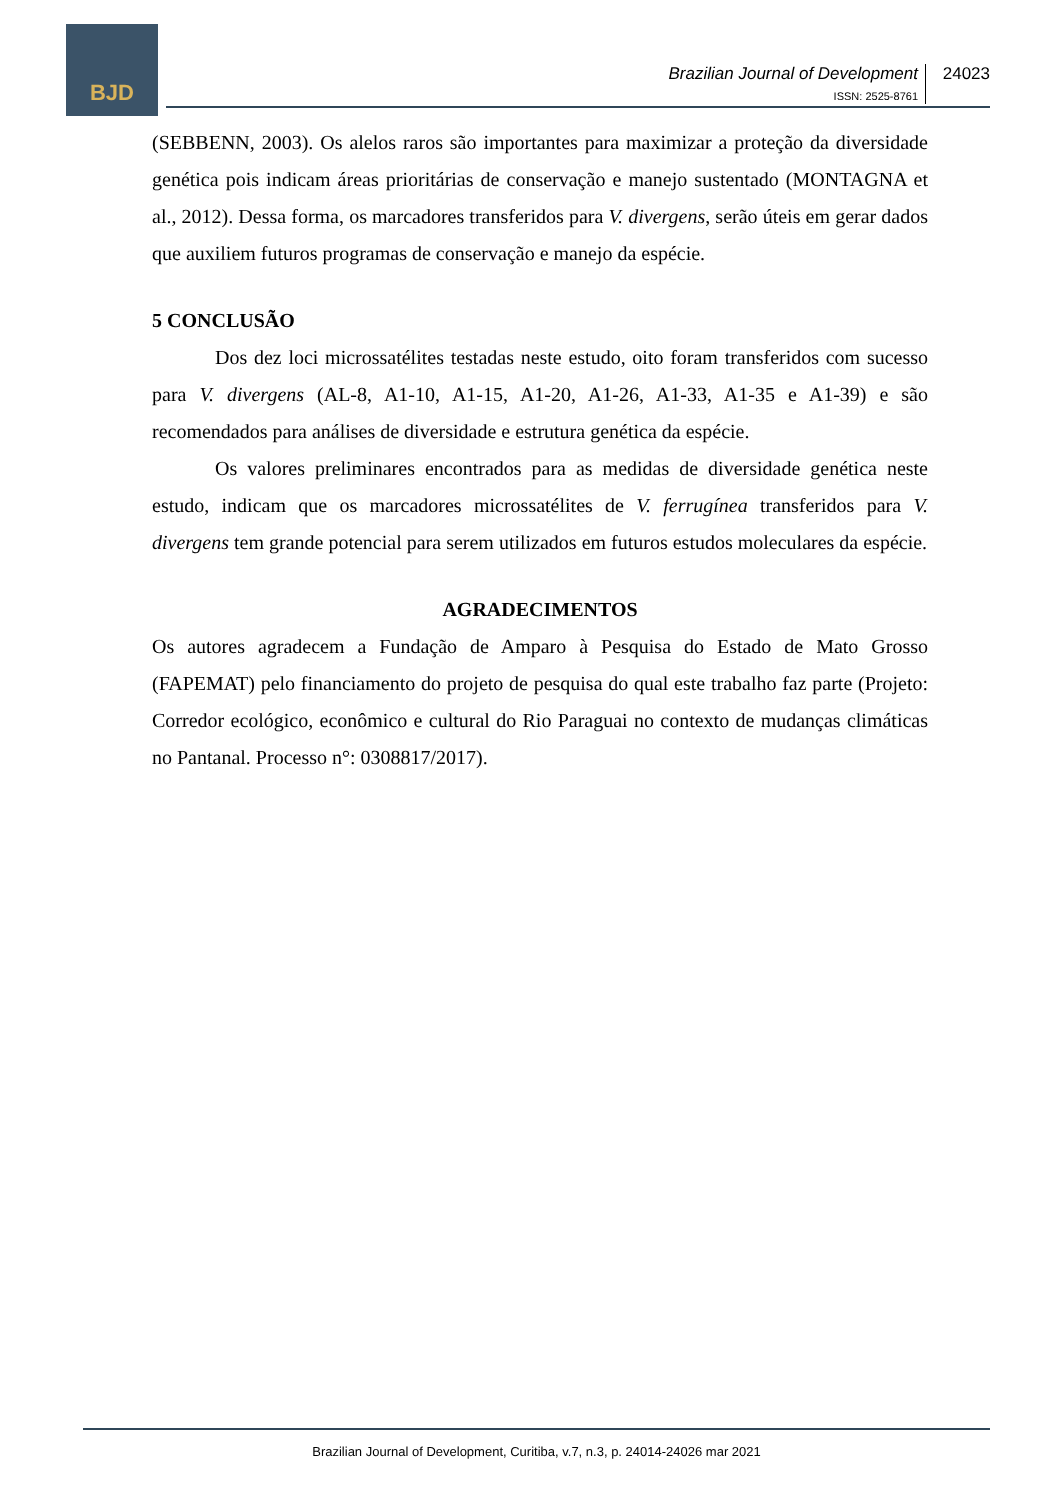BJD
Brazilian Journal of Development
ISSN: 2525-8761
24023
(SEBBENN, 2003). Os alelos raros são importantes para maximizar a proteção da diversidade genética pois indicam áreas prioritárias de conservação e manejo sustentado (MONTAGNA et al., 2012). Dessa forma, os marcadores transferidos para V. divergens, serão úteis em gerar dados que auxiliem futuros programas de conservação e manejo da espécie.
5 CONCLUSÃO
Dos dez loci microssatélites testadas neste estudo, oito foram transferidos com sucesso para V. divergens (AL-8, A1-10, A1-15, A1-20, A1-26, A1-33, A1-35 e A1-39) e são recomendados para análises de diversidade e estrutura genética da espécie.
Os valores preliminares encontrados para as medidas de diversidade genética neste estudo, indicam que os marcadores microssatélites de V. ferrugínea transferidos para V. divergens tem grande potencial para serem utilizados em futuros estudos moleculares da espécie.
AGRADECIMENTOS
Os autores agradecem a Fundação de Amparo à Pesquisa do Estado de Mato Grosso (FAPEMAT) pelo financiamento do projeto de pesquisa do qual este trabalho faz parte (Projeto: Corredor ecológico, econômico e cultural do Rio Paraguai no contexto de mudanças climáticas no Pantanal. Processo n°: 0308817/2017).
Brazilian Journal of Development, Curitiba, v.7, n.3, p. 24014-24026 mar 2021